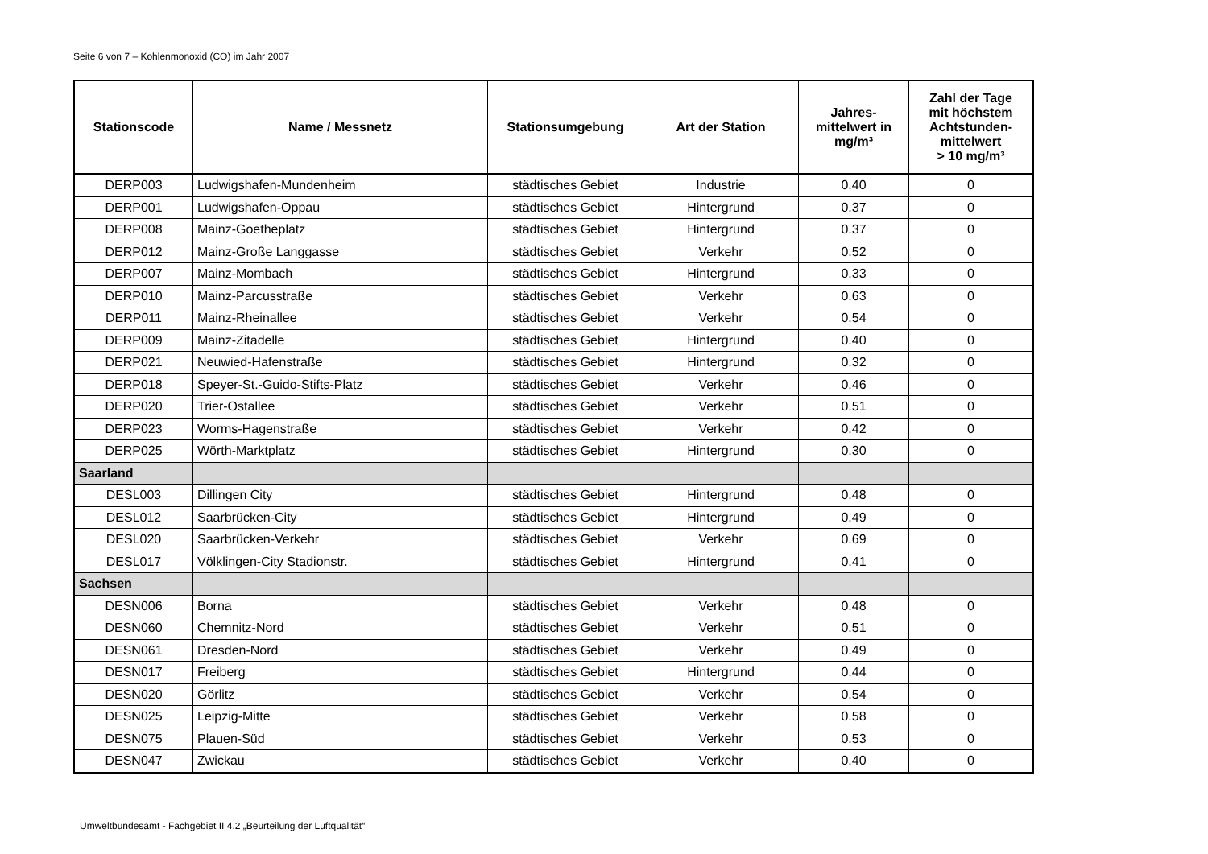Seite 6 von 7 – Kohlenmonoxid (CO) im Jahr 2007
| Stationscode | Name / Messnetz | Stationsumgebung | Art der Station | Jahres- mittelwert in mg/m³ | Zahl der Tage mit höchstem Achtstunden- mittelwert > 10 mg/m³ |
| --- | --- | --- | --- | --- | --- |
| DERP003 | Ludwigshafen-Mundenheim | städtisches Gebiet | Industrie | 0.40 | 0 |
| DERP001 | Ludwigshafen-Oppau | städtisches Gebiet | Hintergrund | 0.37 | 0 |
| DERP008 | Mainz-Goetheplatz | städtisches Gebiet | Hintergrund | 0.37 | 0 |
| DERP012 | Mainz-Große Langgasse | städtisches Gebiet | Verkehr | 0.52 | 0 |
| DERP007 | Mainz-Mombach | städtisches Gebiet | Hintergrund | 0.33 | 0 |
| DERP010 | Mainz-Parcusstraße | städtisches Gebiet | Verkehr | 0.63 | 0 |
| DERP011 | Mainz-Rheinallee | städtisches Gebiet | Verkehr | 0.54 | 0 |
| DERP009 | Mainz-Zitadelle | städtisches Gebiet | Hintergrund | 0.40 | 0 |
| DERP021 | Neuwied-Hafenstraße | städtisches Gebiet | Hintergrund | 0.32 | 0 |
| DERP018 | Speyer-St.-Guido-Stifts-Platz | städtisches Gebiet | Verkehr | 0.46 | 0 |
| DERP020 | Trier-Ostallee | städtisches Gebiet | Verkehr | 0.51 | 0 |
| DERP023 | Worms-Hagenstraße | städtisches Gebiet | Verkehr | 0.42 | 0 |
| DERP025 | Wörth-Marktplatz | städtisches Gebiet | Hintergrund | 0.30 | 0 |
| Saarland | | | | | |
| DESL003 | Dillingen City | städtisches Gebiet | Hintergrund | 0.48 | 0 |
| DESL012 | Saarbrücken-City | städtisches Gebiet | Hintergrund | 0.49 | 0 |
| DESL020 | Saarbrücken-Verkehr | städtisches Gebiet | Verkehr | 0.69 | 0 |
| DESL017 | Völklingen-City Stadionstr. | städtisches Gebiet | Hintergrund | 0.41 | 0 |
| Sachsen | | | | | |
| DESN006 | Borna | städtisches Gebiet | Verkehr | 0.48 | 0 |
| DESN060 | Chemnitz-Nord | städtisches Gebiet | Verkehr | 0.51 | 0 |
| DESN061 | Dresden-Nord | städtisches Gebiet | Verkehr | 0.49 | 0 |
| DESN017 | Freiberg | städtisches Gebiet | Hintergrund | 0.44 | 0 |
| DESN020 | Görlitz | städtisches Gebiet | Verkehr | 0.54 | 0 |
| DESN025 | Leipzig-Mitte | städtisches Gebiet | Verkehr | 0.58 | 0 |
| DESN075 | Plauen-Süd | städtisches Gebiet | Verkehr | 0.53 | 0 |
| DESN047 | Zwickau | städtisches Gebiet | Verkehr | 0.40 | 0 |
Umweltbundesamt - Fachgebiet II 4.2 „Beurteilung der Luftqualität“